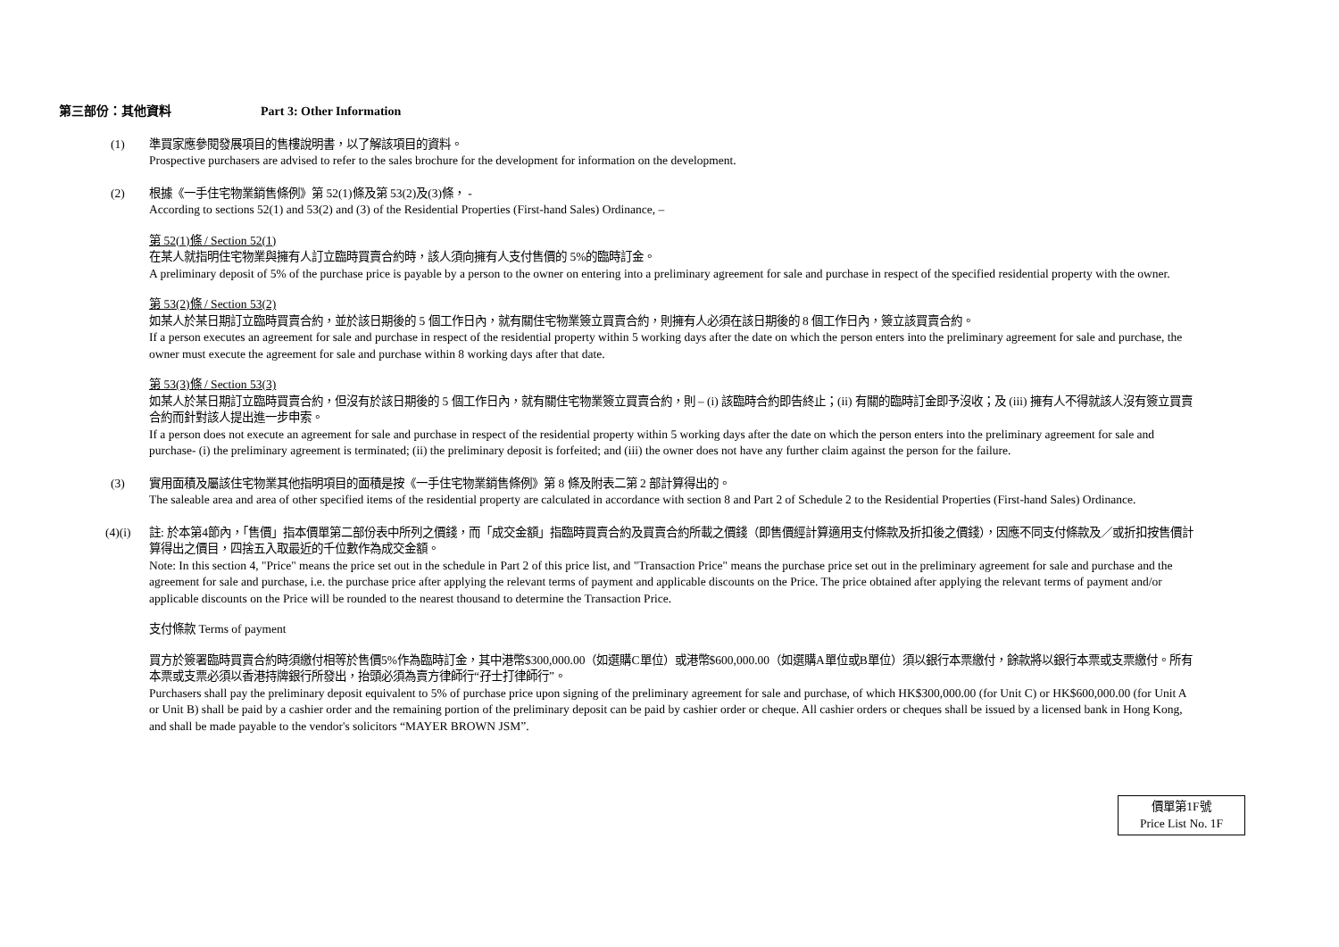第三部份：其他資料 Part 3: Other Information
(1) 準買家應參閱發展項目的售樓說明書，以了解該項目的資料。
Prospective purchasers are advised to refer to the sales brochure for the development for information on the development.
(2) 根據《一手住宅物業銷售條例》第 52(1)條及第 53(2)及(3)條， -
According to sections 52(1) and 53(2) and (3) of the Residential Properties (First-hand Sales) Ordinance, –
第 52(1)條 / Section 52(1)
在某人就指明住宅物業與擁有人訂立臨時買賣合約時，該人須向擁有人支付售價的 5%的臨時訂金。
A preliminary deposit of 5% of the purchase price is payable by a person to the owner on entering into a preliminary agreement for sale and purchase in respect of the specified residential property with the owner.
第 53(2)條 / Section 53(2)
如某人於某日期訂立臨時買賣合約，並於該日期後的 5 個工作日內，就有關住宅物業簽立買賣合約，則擁有人必須在該日期後的 8 個工作日內，簽立該買賣合約。
If a person executes an agreement for sale and purchase in respect of the residential property within 5 working days after the date on which the person enters into the preliminary agreement for sale and purchase, the owner must execute the agreement for sale and purchase within 8 working days after that date.
第 53(3)條 / Section 53(3)
如某人於某日期訂立臨時買賣合約，但沒有於該日期後的 5 個工作日內，就有關住宅物業簽立買賣合約，則 – (i) 該臨時合約即告終止；(ii) 有關的臨時訂金即予沒收；及 (iii) 擁有人不得就該人沒有簽立買賣合約而針對該人提出進一步申索。
If a person does not execute an agreement for sale and purchase in respect of the residential property within 5 working days after the date on which the person enters into the preliminary agreement for sale and purchase- (i) the preliminary agreement is terminated; (ii) the preliminary deposit is forfeited; and (iii) the owner does not have any further claim against the person for the failure.
(3) 實用面積及屬該住宅物業其他指明項目的面積是按《一手住宅物業銷售條例》第 8 條及附表二第 2 部計算得出的。
The saleable area and area of other specified items of the residential property are calculated in accordance with section 8 and Part 2 of Schedule 2 to the Residential Properties (First-hand Sales) Ordinance.
(4)(i) 註: 於本第4節內，「售價」指本價單第二部份表中所列之價錢，而「成交金額」指臨時買賣合約及買賣合約所載之價錢（即售價經計算適用支付條款及折扣後之價錢），因應不同支付條款及／或折扣按售價計算得出之價目，四捨五入取最近的千位數作為成交金額。
Note: In this section 4, "Price" means the price set out in the schedule in Part 2 of this price list, and "Transaction Price" means the purchase price set out in the preliminary agreement for sale and purchase and the agreement for sale and purchase, i.e. the purchase price after applying the relevant terms of payment and applicable discounts on the Price. The price obtained after applying the relevant terms of payment and/or applicable discounts on the Price will be rounded to the nearest thousand to determine the Transaction Price.
支付條款 Terms of payment
買方於簽署臨時買賣合約時須繳付相等於售價5%作為臨時訂金，其中港幣$300,000.00（如選購C單位）或港幣$600,000.00（如選購A單位或B單位）須以銀行本票繳付，餘款將以銀行本票或支票繳付。所有本票或支票必須以香港持牌銀行所發出，抬頭必須為賣方律師行“孖士打律師行”。
Purchasers shall pay the preliminary deposit equivalent to 5% of purchase price upon signing of the preliminary agreement for sale and purchase, of which HK$300,000.00 (for Unit C) or HK$600,000.00 (for Unit A or Unit B) shall be paid by a cashier order and the remaining portion of the preliminary deposit can be paid by cashier order or cheque. All cashier orders or cheques shall be issued by a licensed bank in Hong Kong, and shall be made payable to the vendor's solicitors “MAYER BROWN JSM”.
價單第1F號
Price List No. 1F